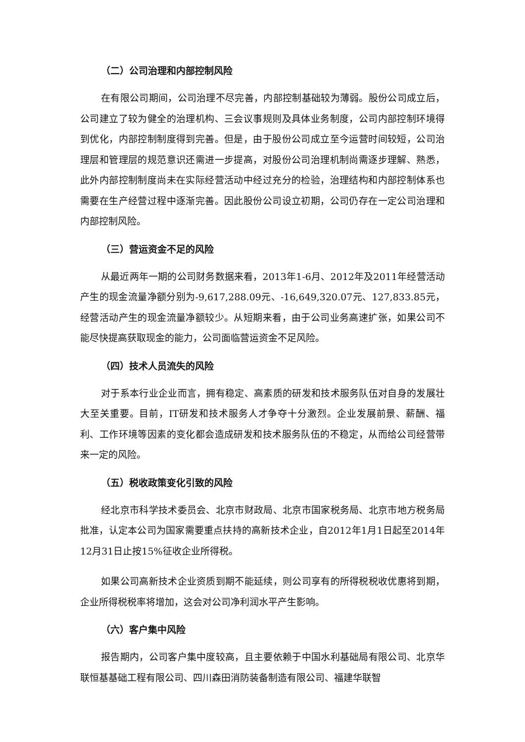（二）公司治理和内部控制风险
在有限公司期间，公司治理不尽完善，内部控制基础较为薄弱。股份公司成立后，公司建立了较为健全的治理机构、三会议事规则及具体业务制度，公司内部控制环境得到优化，内部控制制度得到完善。但是，由于股份公司成立至今运营时间较短，公司治理层和管理层的规范意识还需进一步提高，对股份公司治理机制尚需逐步理解、熟悉，此外内部控制制度尚未在实际经营活动中经过充分的检验，治理结构和内部控制体系也需要在生产经营过程中逐渐完善。因此股份公司设立初期，公司仍存在一定公司治理和内部控制风险。
（三）营运资金不足的风险
从最近两年一期的公司财务数据来看，2013年1-6月、2012年及2011年经营活动产生的现金流量净额分别为-9,617,288.09元、-16,649,320.07元、127,833.85元，经营活动产生的现金流量净额较少。从短期来看，由于公司业务高速扩张，如果公司不能尽快提高获取现金的能力，公司面临营运资金不足风险。
（四）技术人员流失的风险
对于系本行业企业而言，拥有稳定、高素质的研发和技术服务队伍对自身的发展壮大至关重要。目前，IT研发和技术服务人才争夺十分激烈。企业发展前景、薪酬、福利、工作环境等因素的变化都会造成研发和技术服务队伍的不稳定，从而给公司经营带来一定的风险。
（五）税收政策变化引致的风险
经北京市科学技术委员会、北京市财政局、北京市国家税务局、北京市地方税务局批准，认定本公司为国家需要重点扶持的高新技术企业，自2012年1月1日起至2014年12月31日止按15%征收企业所得税。
如果公司高新技术企业资质到期不能延续，则公司享有的所得税税收优惠将到期，企业所得税税率将增加，这会对公司净利润水平产生影响。
（六）客户集中风险
报告期内，公司客户集中度较高，且主要依赖于中国水利基础局有限公司、北京华联恒基基础工程有限公司、四川森田消防装备制造有限公司、福建华联智